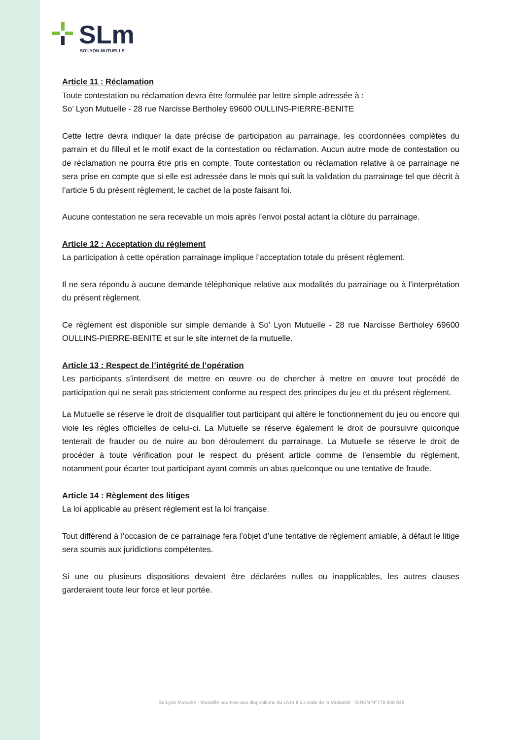SLm
SO'LYON MUTUELLE
Article 11 : Réclamation
Toute contestation ou réclamation devra être formulée par lettre simple adressée à :
So’ Lyon Mutuelle - 28 rue Narcisse Bertholey 69600 OULLINS-PIERRE-BENITE
Cette lettre devra indiquer la date précise de participation au parrainage, les coordonnées complètes du parrain et du filleul et le motif exact de la contestation ou réclamation. Aucun autre mode de contestation ou de réclamation ne pourra être pris en compte. Toute contestation ou réclamation relative à ce parrainage ne sera prise en compte que si elle est adressée dans le mois qui suit la validation du parrainage tel que décrit à l’article 5 du présent règlement, le cachet de la poste faisant foi.
Aucune contestation ne sera recevable un mois après l’envoi postal actant la clôture du parrainage.
Article 12 : Acceptation du règlement
La participation à cette opération parrainage implique l’acceptation totale du présent règlement.
Il ne sera répondu à aucune demande téléphonique relative aux modalités du parrainage ou à l'interprétation du présent règlement.
Ce règlement est disponible sur simple demande à So’ Lyon Mutuelle - 28 rue Narcisse Bertholey 69600 OULLINS-PIERRE-BENITE et sur le site internet de la mutuelle.
Article 13 : Respect de l’intégrité de l’opération
Les participants s’interdisent de mettre en œuvre ou de chercher à mettre en œuvre tout procédé de participation qui ne serait pas strictement conforme au respect des principes du jeu et du présent règlement.
La Mutuelle se réserve le droit de disqualifier tout participant qui altère le fonctionnement du jeu ou encore qui viole les règles officielles de celui-ci. La Mutuelle se réserve également le droit de poursuivre quiconque tenterait de frauder ou de nuire au bon déroulement du parrainage. La Mutuelle se réserve le droit de procéder à toute vérification pour le respect du présent article comme de l’ensemble du règlement, notamment pour écarter tout participant ayant commis un abus quelconque ou une tentative de fraude.
Article 14 : Règlement des litiges
La loi applicable au présent règlement est la loi française.
Tout différend à l’occasion de ce parrainage fera l’objet d’une tentative de règlement amiable, à défaut le litige sera soumis aux juridictions compétentes.
Si une ou plusieurs dispositions devaient être déclarées nulles ou inapplicables, les autres clauses garderaient toute leur force et leur portée.
So’Lyon Mutuelle - Mutuelle soumise aux dispositions du Livre II du code de la Mutualité - SIREN N°779 846 849